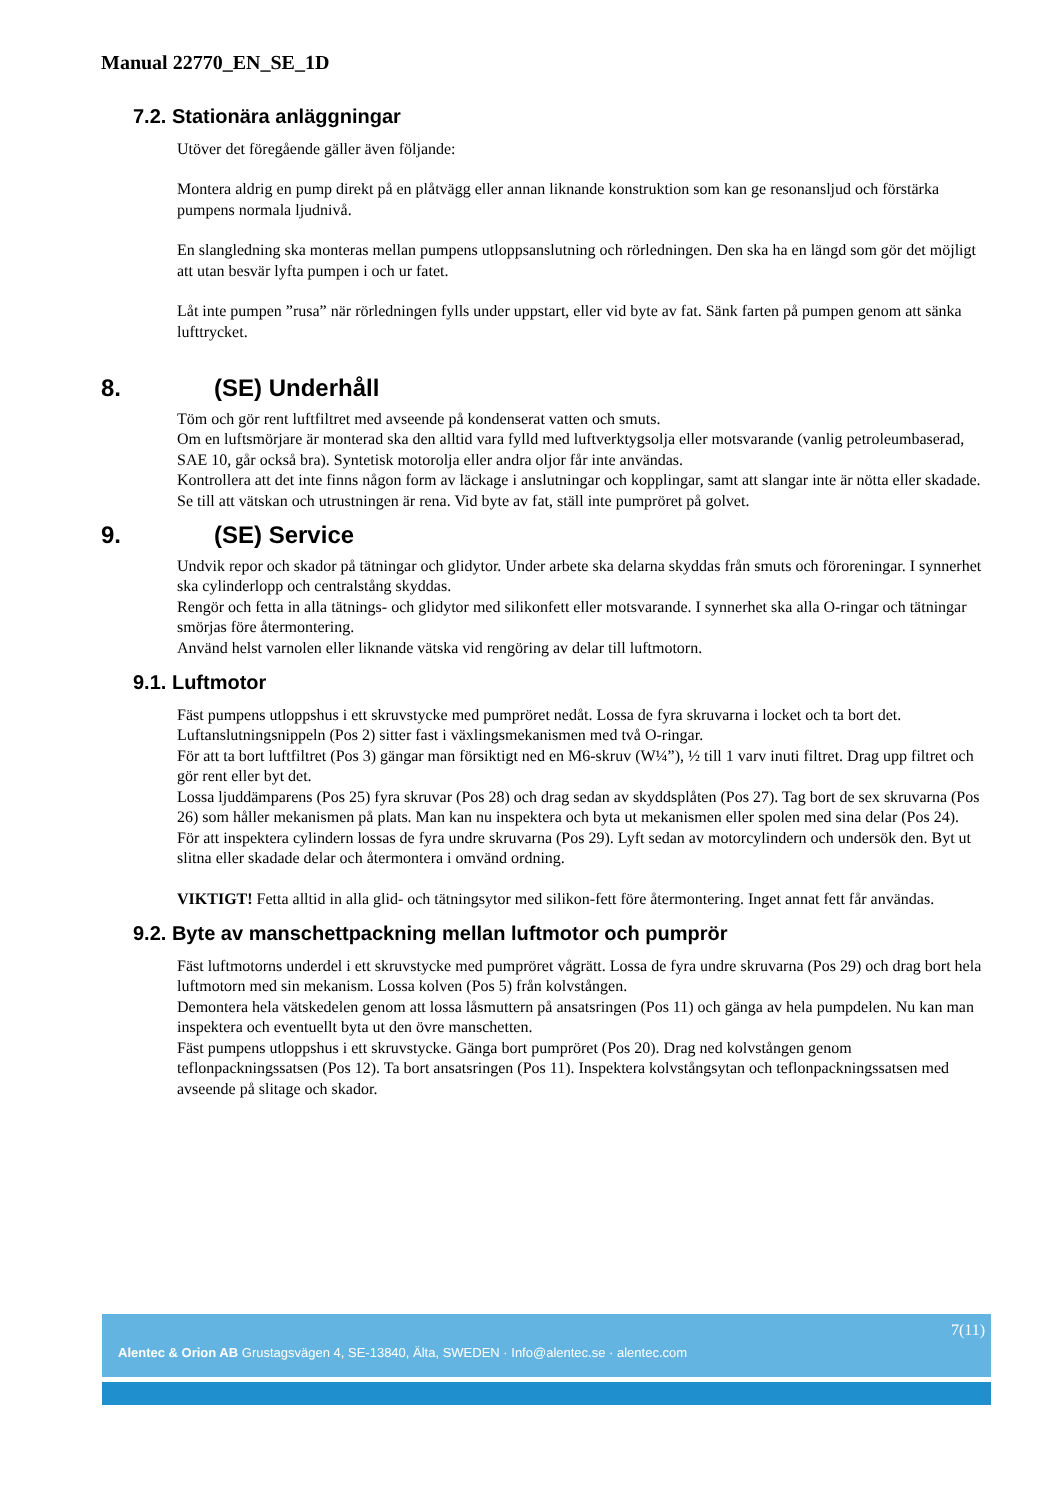Manual 22770_EN_SE_1D
7.2. Stationära anläggningar
Utöver det föregående gäller även följande:
Montera aldrig en pump direkt på en plåtvägg eller annan liknande konstruktion som kan ge resonansljud och förstärka pumpens normala ljudnivå.
En slangledning ska monteras mellan pumpens utloppsanslutning och rörledningen. Den ska ha en längd som gör det möjligt att utan besvär lyfta pumpen i och ur fatet.
Låt inte pumpen ”rusa” när rörledningen fylls under uppstart, eller vid byte av fat. Sänk farten på pumpen genom att sänka lufttrycket.
8. (SE) Underhåll
Töm och gör rent luftfiltret med avseende på kondenserat vatten och smuts.
Om en luftsmörjare är monterad ska den alltid vara fylld med luftverktygsolja eller motsvarande (vanlig petroleumbaserad, SAE 10, går också bra). Syntetisk motorolja eller andra oljor får inte användas.
Kontrollera att det inte finns någon form av läckage i anslutningar och kopplingar, samt att slangar inte är nötta eller skadade.
Se till att vätskan och utrustningen är rena. Vid byte av fat, ställ inte pumpröret på golvet.
9. (SE) Service
Undvik repor och skador på tätningar och glidytor. Under arbete ska delarna skyddas från smuts och föroreningar. I synnerhet ska cylinderlopp och centralstång skyddas.
Rengör och fetta in alla tätnings- och glidytor med silikonfett eller motsvarande. I synnerhet ska alla O-ringar och tätningar smörjas före återmontering.
Använd helst varnolen eller liknande vätska vid rengöring av delar till luftmotorn.
9.1. Luftmotor
Fäst pumpens utloppshus i ett skruvstycke med pumpröret nedåt. Lossa de fyra skruvarna i locket och ta bort det.
Luftanslutningsnippeln (Pos 2) sitter fast i växlingsmekanismen med två O-ringar.
För att ta bort luftfiltret (Pos 3) gängar man försiktigt ned en M6-skruv (W¼”), ½ till 1 varv inuti filtret. Drag upp filtret och gör rent eller byt det.
Lossa ljuddämparens (Pos 25) fyra skruvar (Pos 28) och drag sedan av skyddsplåten (Pos 27). Tag bort de sex skruvarna (Pos 26) som håller mekanismen på plats. Man kan nu inspektera och byta ut mekanismen eller spolen med sina delar (Pos 24).
För att inspektera cylindern lossas de fyra undre skruvarna (Pos 29). Lyft sedan av motorcylindern och undersök den. Byt ut slitna eller skadade delar och återmontera i omvänd ordning.
VIKTIGT! Fetta alltid in alla glid- och tätningsytor med silikon-fett före återmontering. Inget annat fett får användas.
9.2. Byte av manschettpackning mellan luftmotor och pumprör
Fäst luftmotorns underdel i ett skruvstycke med pumpröret vågrätt. Lossa de fyra undre skruvarna (Pos 29) och drag bort hela luftmotorn med sin mekanism. Lossa kolven (Pos 5) från kolvstången.
Demontera hela vätskedelen genom att lossa låsmuttern på ansatsringen (Pos 11) och gänga av hela pumpdelen. Nu kan man inspektera och eventuellt byta ut den övre manschetten.
Fäst pumpens utloppshus i ett skruvstycke. Gänga bort pumpröret (Pos 20). Drag ned kolvstången genom teflonpackningssatsen (Pos 12). Ta bort ansatsringen (Pos 11). Inspektera kolvstångsytan och teflonpackningssatsen med avseende på slitage och skador.
7(11)
Alentec & Orion AB Grustagsvägen 4, SE-13840, Älta, SWEDEN · Info@alentec.se · alentec.com